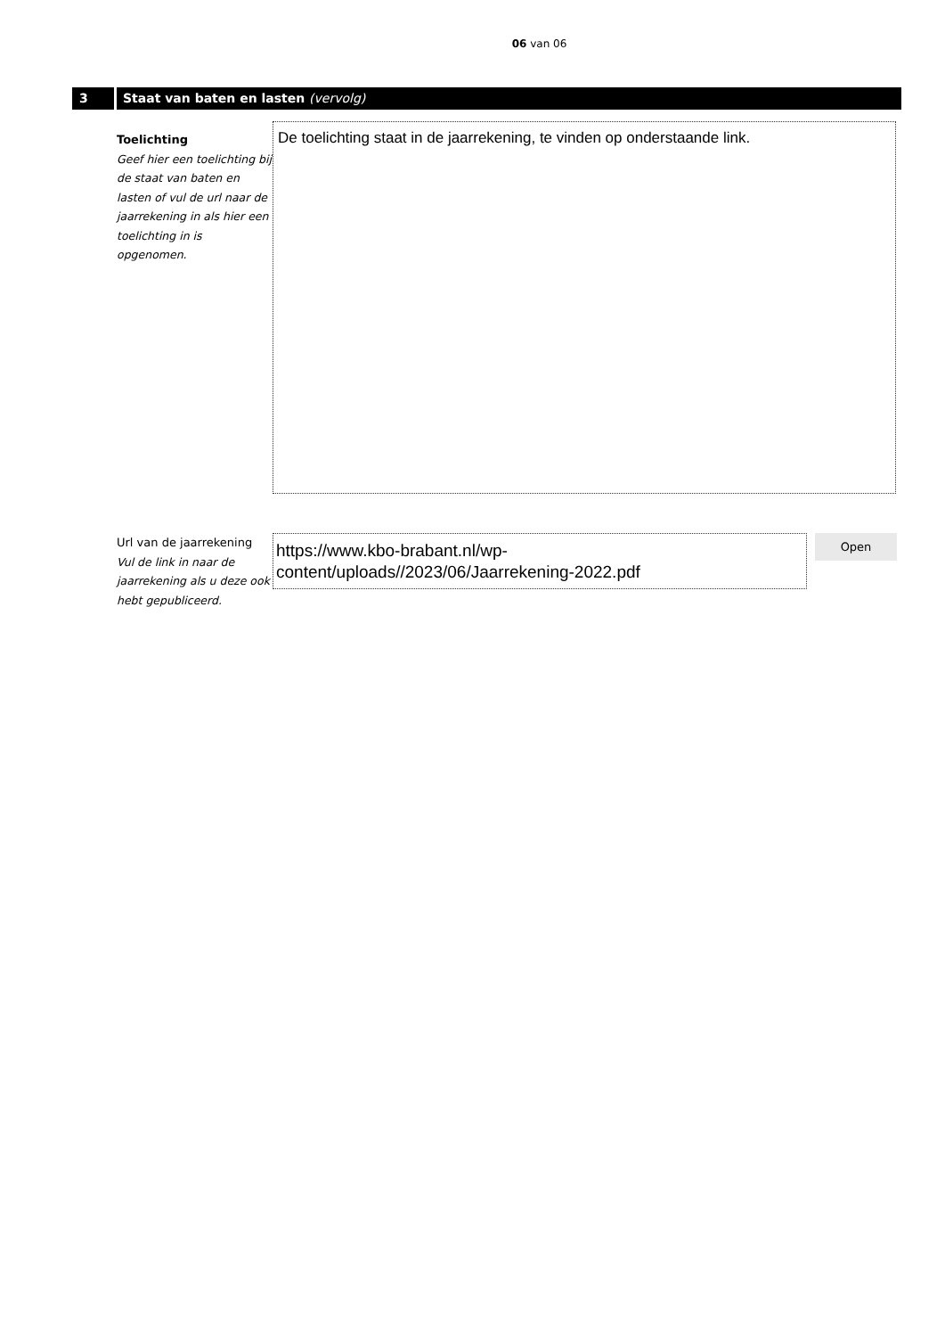06 van 06
3 Staat van baten en lasten (vervolg)
Toelichting
Geef hier een toelichting bij de staat van baten en lasten of vul de url naar de jaarrekening in als hier een toelichting in is opgenomen.
De toelichting staat in de jaarrekening, te vinden op onderstaande link.
Url van de jaarrekening
Vul de link in naar de jaarrekening als u deze ook hebt gepubliceerd.
https://www.kbo-brabant.nl/wp-content/uploads//2023/06/Jaarrekening-2022.pdf
Open